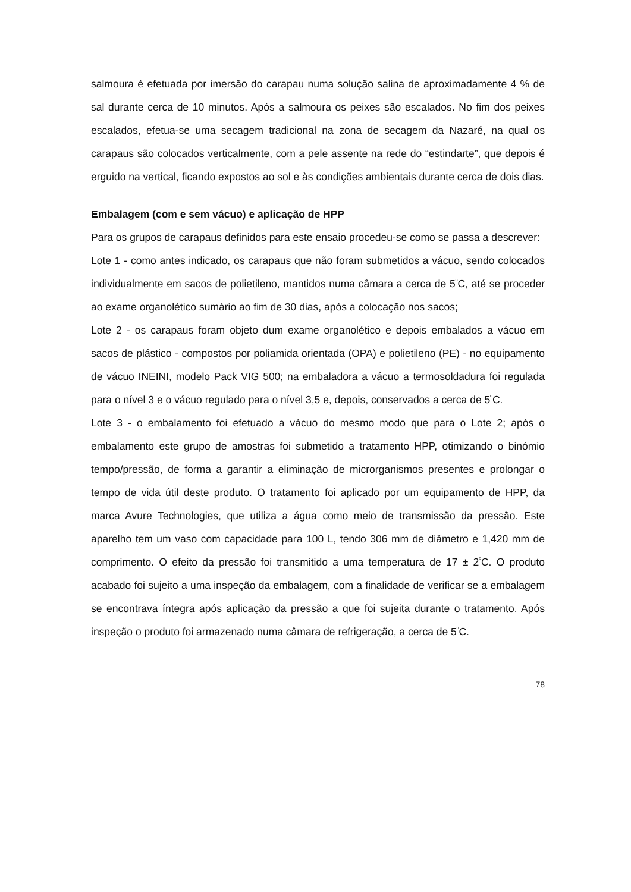salmoura é efetuada por imersão do carapau numa solução salina de aproximadamente 4 % de sal durante cerca de 10 minutos. Após a salmoura os peixes são escalados. No fim dos peixes escalados, efetua-se uma secagem tradicional na zona de secagem da Nazaré, na qual os carapaus são colocados verticalmente, com a pele assente na rede do “estindarte”, que depois é erguido na vertical, ficando expostos ao sol e às condições ambientais durante cerca de dois dias.
Embalagem (com e sem vácuo) e aplicação de HPP
Para os grupos de carapaus definidos para este ensaio procedeu-se como se passa a descrever:
Lote 1 - como antes indicado, os carapaus que não foram submetidos a vácuo, sendo colocados individualmente em sacos de polietileno, mantidos numa câmara a cerca de 5<sup>º</sup>C, até se proceder ao exame organolético sumário ao fim de 30 dias, após a colocação nos sacos;
Lote 2 - os carapaus foram objeto dum exame organolético e depois embalados a vácuo em sacos de plástico - compostos por poliamida orientada (OPA) e polietileno (PE) - no equipamento de vácuo INEINI, modelo Pack VIG 500; na embaladora a vácuo a termosoldadura foi regulada para o nível 3 e o vácuo regulado para o nível 3,5 e, depois, conservados a cerca de 5<sup>º</sup>C.
Lote 3 - o embalamento foi efetuado a vácuo do mesmo modo que para o Lote 2; após o embalamento este grupo de amostras foi submetido a tratamento HPP, otimizando o binómio tempo/pressão, de forma a garantir a eliminação de microrganismos presentes e prolongar o tempo de vida útil deste produto. O tratamento foi aplicado por um equipamento de HPP, da marca Avure Technologies, que utiliza a água como meio de transmissão da pressão. Este aparelho tem um vaso com capacidade para 100 L, tendo 306 mm de diâmetro e 1,420 mm de comprimento. O efeito da pressão foi transmitido a uma temperatura de 17 ± 2<sup>º</sup>C. O produto acabado foi sujeito a uma inspeção da embalagem, com a finalidade de verificar se a embalagem se encontrava íntegra após aplicação da pressão a que foi sujeita durante o tratamento. Após inspeção o produto foi armazenado numa câmara de refrigeração, a cerca de 5<sup>º</sup>C.
78